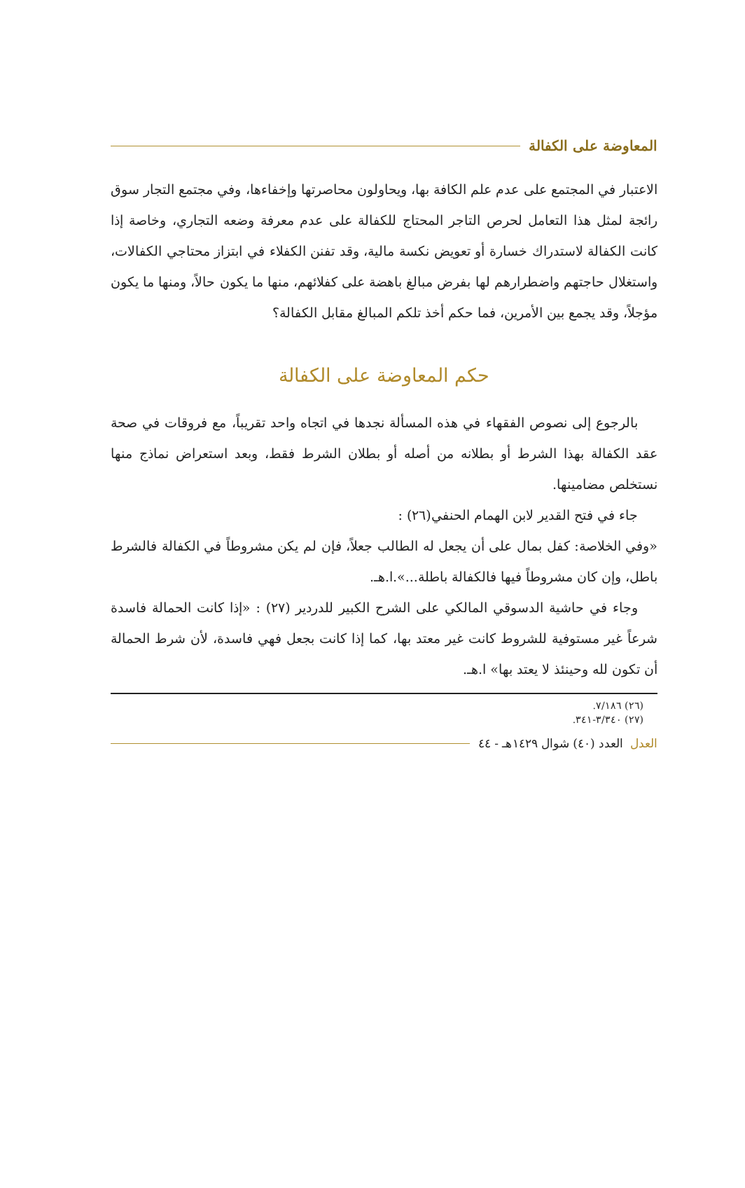المعاوضة على الكفالة
الاعتبار في المجتمع على عدم علم الكافة بها، ويحاولون محاصرتها وإخفاءها، وفي مجتمع التجار سوق رائجة لمثل هذا التعامل لحرص التاجر المحتاج للكفالة على عدم معرفة وضعه التجاري، وخاصة إذا كانت الكفالة لاستدراك خسارة أو تعويض نكسة مالية، وقد تفنن الكفلاء في ابتزاز محتاجي الكفالات، واستغلال حاجتهم واضطرارهم لها بفرض مبالغ باهضة على كفلائهم، منها ما يكون حالاً، ومنها ما يكون مؤجلاً، وقد يجمع بين الأمرين، فما حكم أخذ تلكم المبالغ مقابل الكفالة؟
حكم المعاوضة على الكفالة
بالرجوع إلى نصوص الفقهاء في هذه المسألة نجدها في اتجاه واحد تقريباً، مع فروقات في صحة عقد الكفالة بهذا الشرط أو بطلانه من أصله أو بطلان الشرط فقط، وبعد استعراض نماذج منها نستخلص مضامينها.
جاء في فتح القدير لابن الهمام الحنفي(٢٦) :
«وفي الخلاصة: كفل بمال على أن يجعل له الطالب جعلاً، فإن لم يكن مشروطاً في الكفالة فالشرط باطل، وإن كان مشروطاً فيها فالكفالة باطلة...».ا.هـ.
وجاء في حاشية الدسوقي المالكي على الشرح الكبير للدردير (٢٧) : «إذا كانت الحمالة فاسدة شرعاً غير مستوفية للشروط كانت غير معتد بها، كما إذا كانت بجعل فهي فاسدة، لأن شرط الحمالة أن تكون لله وحينئذ لا يعتد بها» ا.هـ.
(٢٦) ٧/١٨٦.
(٢٧) ٣/٣٤٠-٣٤١.
العدل العدد (٤٠) شوال ١٤٢٩هـ - ٤٤